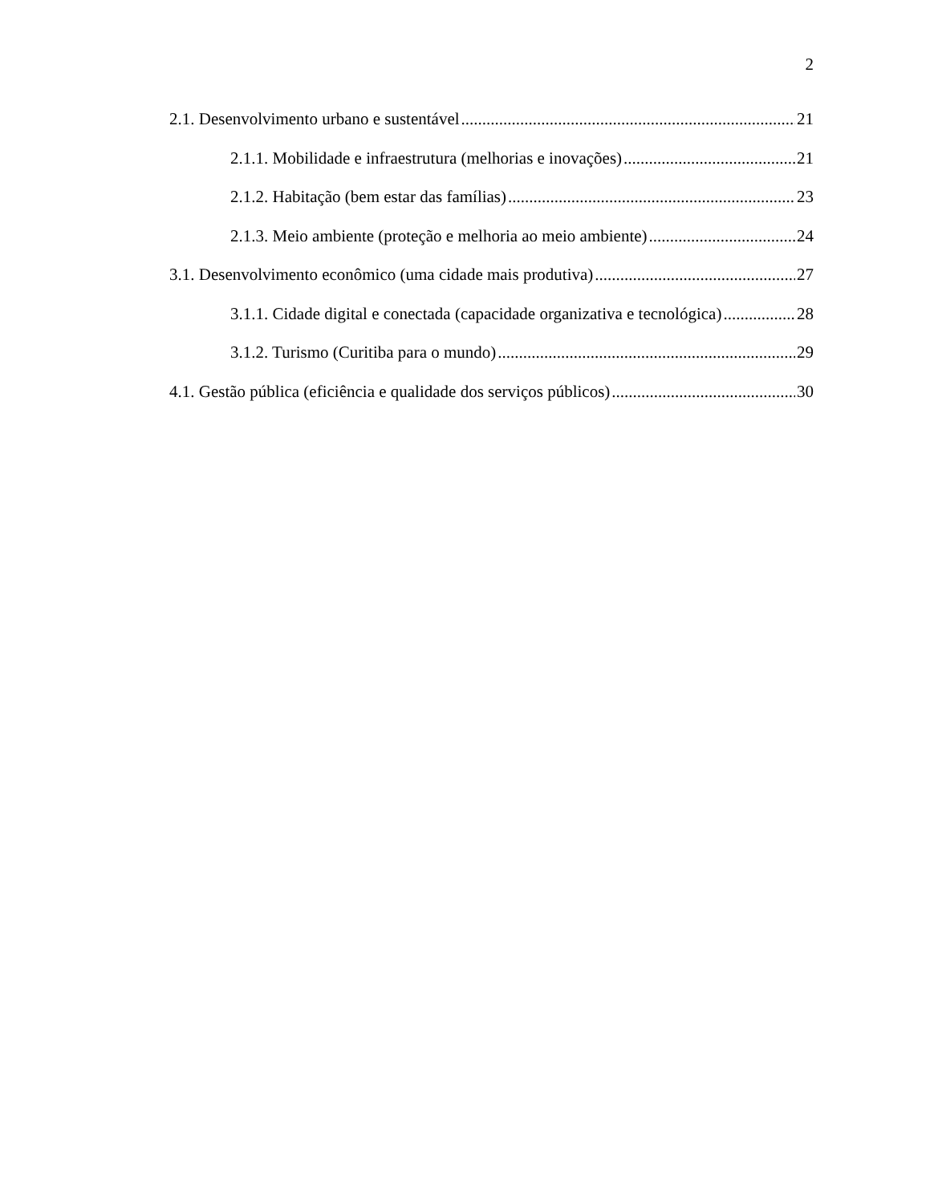2
2.1. Desenvolvimento urbano e sustentável 21
2.1.1. Mobilidade e infraestrutura (melhorias e inovações) 21
2.1.2. Habitação (bem estar das famílias) 23
2.1.3. Meio ambiente (proteção e melhoria ao meio ambiente) 24
3.1. Desenvolvimento econômico (uma cidade mais produtiva) 27
3.1.1. Cidade digital e conectada (capacidade organizativa e tecnológica) 28
3.1.2. Turismo (Curitiba para o mundo) 29
4.1. Gestão pública (eficiência e qualidade dos serviços públicos) 30